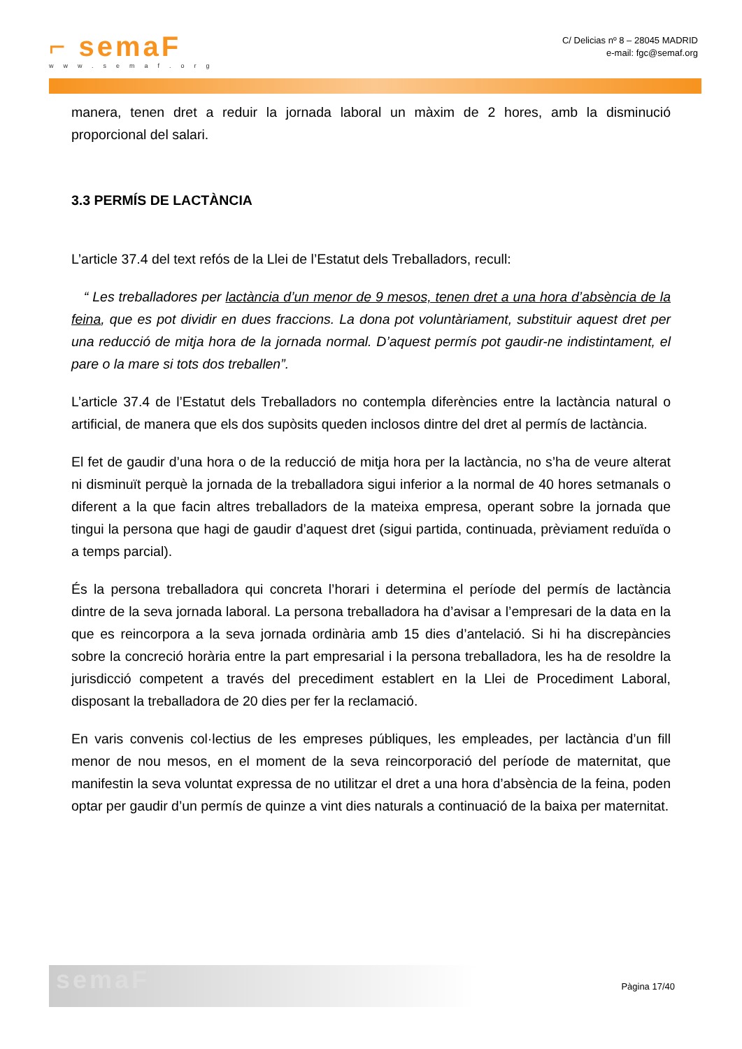⌐ semaF
www.semaf.org
C/ Delicias nº 8 – 28045 MADRID
e-mail: fgc@semaf.org
manera, tenen dret a reduir la jornada laboral un màxim de 2 hores, amb la disminució proporcional del salari.
3.3 PERMÍS DE LACTÀNCIA
L’article 37.4 del text refós de la Llei de l’Estatut dels Treballadors, recull:
“ Les treballadores per lactància d’un menor de 9 mesos, tenen dret a una hora d’absència de la feina, que es pot dividir en dues fraccions. La dona pot voluntàriament, substituir aquest dret per una reducció de mitja hora de la jornada normal. D’aquest permís pot gaudir-ne indistintament, el pare o la mare si tots dos treballen”.
L’article 37.4 de l’Estatut dels Treballadors no contempla diferències entre la lactància natural o artificial, de manera que els dos supòsits queden inclosos dintre del dret al permís de lactància.
El fet de gaudir d’una hora o de la reducció de mitja hora per la lactància, no s’ha de veure alterat ni disminuït perquè la jornada de la treballadora sigui inferior a la normal de 40 hores setmanals o diferent a la que facin altres treballadors de la mateixa empresa, operant sobre la jornada que tingui la persona que hagi de gaudir d’aquest dret (sigui partida, continuada, prèviament reduïda o a temps parcial).
És la persona treballadora qui concreta l’horari i determina el període del permís de lactància dintre de la seva jornada laboral. La persona treballadora ha d’avisar a l’empresari de la data en la que es reincorpora a la seva jornada ordinària amb 15 dies d’antelació. Si hi ha discrepàncies sobre la concreció horària entre la part empresarial i la persona treballadora, les ha de resoldre la jurisdicció competent a través del precediment establert en la Llei de Procediment Laboral, disposant la treballadora de 20 dies per fer la reclamació.
En varis convenis col·lectius de les empreses públiques, les empleades, per lactància d’un fill menor de nou mesos, en el moment de la seva reincorporació del període de maternitat, que manifestin la seva voluntat expressa de no utilitzar el dret a una hora d’absència de la feina, poden optar per gaudir d’un permís de quinze a vint dies naturals a continuació de la baixa per maternitat.
semaF
Pàgina 17/40